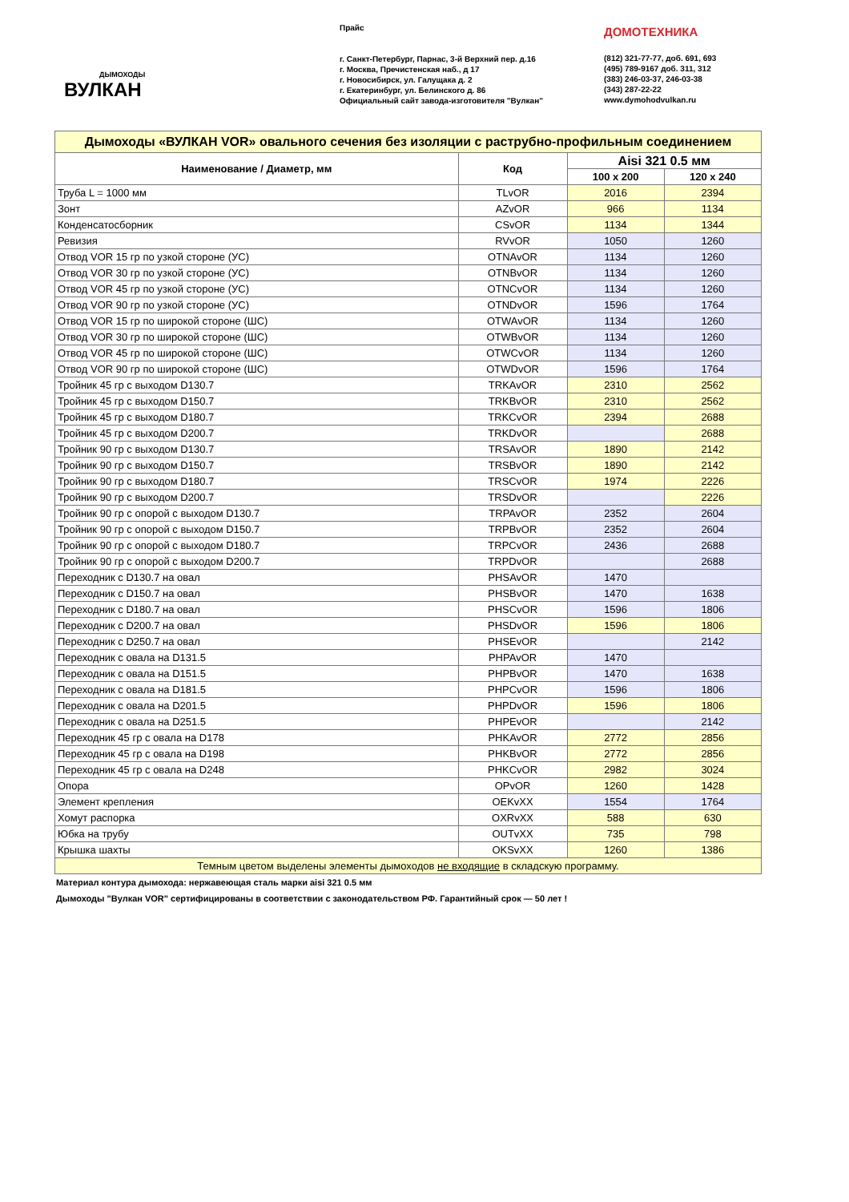ДЫМОХОДЫ
ВУЛКАН
Прайс
г. Санкт-Петербург, Парнас, 3-й Верхний пер. д.16
г. Москва, Пречистенская наб., д 17
г. Новосибирск, ул. Галущака д. 2
г. Екатеринбург, ул. Белинского д. 86
Официальный сайт завода-изготовителя "Вулкан"
ДОМОТЕХНИКА
(812) 321-77-77, доб. 691, 693
(495) 789-9167 доб. 311, 312
(383) 246-03-37, 246-03-38
(343) 287-22-22
www.dymohodvulkan.ru
| Дымоходы «ВУЛКАН VOR» овального сечения без изоляции с раструбно-профильным соединением | | | |
| --- | --- | --- | --- |
| Наименование / Диаметр, мм | Код | Aisi 321 0.5 мм | |
| | | 100 x 200 | 120 x 240 |
| Труба L = 1000 мм | TLvOR | 2016 | 2394 |
| Зонт | AZvOR | 966 | 1134 |
| Конденсатосборник | CSvOR | 1134 | 1344 |
| Ревизия | RVvOR | 1050 | 1260 |
| Отвод VOR 15 гр по узкой стороне (УС) | OTNAvOR | 1134 | 1260 |
| Отвод VOR 30 гр по узкой стороне (УС) | OTNBvOR | 1134 | 1260 |
| Отвод VOR 45 гр по узкой стороне (УС) | OTNCvOR | 1134 | 1260 |
| Отвод VOR 90 гр по узкой стороне (УС) | OTNDvOR | 1596 | 1764 |
| Отвод VOR 15 гр по широкой стороне (ШС) | OTWAvOR | 1134 | 1260 |
| Отвод VOR 30 гр по широкой стороне (ШС) | OTWBvOR | 1134 | 1260 |
| Отвод VOR 45 гр по широкой стороне (ШС) | OTWCvOR | 1134 | 1260 |
| Отвод VOR 90 гр по широкой стороне (ШС) | OTWDvOR | 1596 | 1764 |
| Тройник 45 гр с выходом D130.7 | TRKAvOR | 2310 | 2562 |
| Тройник 45 гр с выходом D150.7 | TRKBvOR | 2310 | 2562 |
| Тройник 45 гр с выходом D180.7 | TRKCvOR | 2394 | 2688 |
| Тройник 45 гр с выходом D200.7 | TRKDvOR | | 2688 |
| Тройник 90 гр с выходом D130.7 | TRSAvOR | 1890 | 2142 |
| Тройник 90 гр с выходом D150.7 | TRSBvOR | 1890 | 2142 |
| Тройник 90 гр с выходом D180.7 | TRSCvOR | 1974 | 2226 |
| Тройник 90 гр с выходом D200.7 | TRSDvOR | | 2226 |
| Тройник 90 гр с опорой с выходом D130.7 | TRPAvOR | 2352 | 2604 |
| Тройник 90 гр с опорой с выходом D150.7 | TRPBvOR | 2352 | 2604 |
| Тройник 90 гр с опорой с выходом D180.7 | TRPCvOR | 2436 | 2688 |
| Тройник 90 гр с опорой с выходом D200.7 | TRPDvOR | | 2688 |
| Переходник с D130.7 на овал | PHSAvOR | 1470 | |
| Переходник с D150.7 на овал | PHSBvOR | 1470 | 1638 |
| Переходник с D180.7 на овал | PHSCvOR | 1596 | 1806 |
| Переходник с D200.7 на овал | PHSDvOR | 1596 | 1806 |
| Переходник с D250.7 на овал | PHSEvOR | | 2142 |
| Переходник с овала на D131.5 | PHPAvOR | 1470 | |
| Переходник с овала на D151.5 | PHPBvOR | 1470 | 1638 |
| Переходник с овала на D181.5 | PHPCvOR | 1596 | 1806 |
| Переходник с овала на D201.5 | PHPDvOR | 1596 | 1806 |
| Переходник с овала на D251.5 | PHPEvOR | | 2142 |
| Переходник 45 гр с овала на D178 | PHKAvOR | 2772 | 2856 |
| Переходник 45 гр с овала на D198 | PHKBvOR | 2772 | 2856 |
| Переходник 45 гр с овала на D248 | PHKCvOR | 2982 | 3024 |
| Опора | OPvOR | 1260 | 1428 |
| Элемент крепления | OEKvXX | 1554 | 1764 |
| Хомут распорка | OXRvXX | 588 | 630 |
| Юбка на трубу | OUTvXX | 735 | 798 |
| Крышка шахты | OKSvXX | 1260 | 1386 |
| Темным цветом выделены элементы дымоходов не входящие в складскую программу. | | | |
Материал контура дымохода: нержавеющая сталь марки aisi 321 0.5 мм
Дымоходы "Вулкан VOR" сертифицированы в соответствии с законодательством РФ. Гарантийный срок — 50 лет !